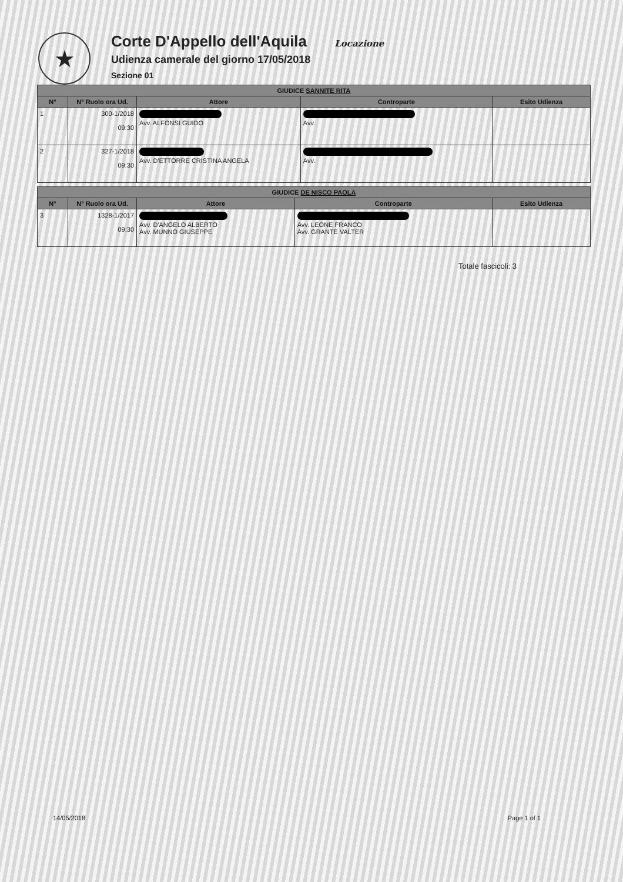★
Corte D'Appello dell'Aquila Locazione
Udienza camerale del giorno 17/05/2018
Sezione 01
| GIUDICE SANNITE RITA | | | | |
| --- | --- | --- | --- | --- |
| N° | N° Ruolo ora Ud. | Attore | Controparte | Esito Udienza |
| 1 | 300-1/2018 09:30 | Avv. ALFONSI GUIDO | Avv. | |
| 2 | 327-1/2018 09:30 | Avv. D'ETTORRE CRISTINA ANGELA | Avv. | |
| GIUDICE DE NISCO PAOLA | | | | |
| --- | --- | --- | --- | --- |
| N° | N° Ruolo ora Ud. | Attore | Controparte | Esito Udienza |
| 3 | 1328-1/2017 09:30 | Avv. D'ANGELO ALBERTO Avv. MUNNO GIUSEPPE | Avv. LEONE FRANCO Avv. GRANTE VALTER | |
Totale fascicoli: 3
14/05/2018 Page 1 of 1